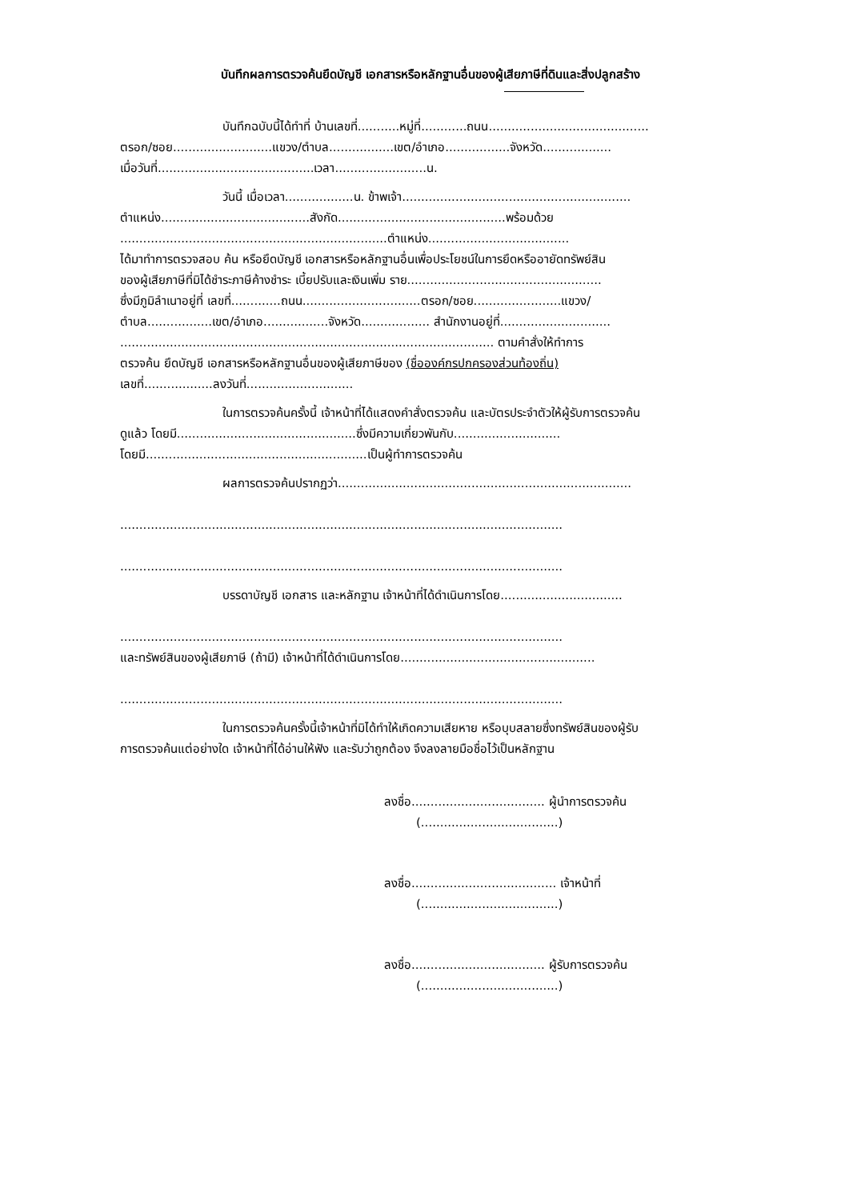บันทึกผลการตรวจค้นยึดบัญชี เอกสารหรือหลักฐานอื่นของผู้เสียภาษีที่ดินและสิ่งปลูกสร้าง
บันทึกฉบับนี้ได้ทำที่ บ้านเลขที่...........หมู่ที่............ถนน..........................................
ตรอก/ซอย..........................แขวง/ตำบล.................เขต/อำเภอ.................จังหวัด..................
เมื่อวันที่.........................................เวลา........................น.
วันนี้ เมื่อเวลา..................น. ข้าพเจ้า............................................................
ตำแหน่ง.......................................สังกัด............................................พร้อมด้วย
......................................................................ตำแหน่ง.....................................
ได้มาทำการตรวจสอบ ค้น หรือยึดบัญชี เอกสารหรือหลักฐานอื่นเพื่อประโยชน์ในการยึดหรืออายัดทรัพย์สิน
ของผู้เสียภาษีที่มิได้ชำระภาษีค้างชำระ เบี้ยปรับและเงินเพิ่ม ราย...................................................
ซึ่งมีภูมิลำเนาอยู่ที่ เลขที่.............ถนน...............................ตรอก/ซอย.......................แขวง/
ตำบล.................เขต/อำเภอ.................จังหวัด.................. สำนักงานอยู่ที่.............................
.................................................................................................. ตามคำสั่งให้ทำการ
ตรวจค้น ยึดบัญชี เอกสารหรือหลักฐานอื่นของผู้เสียภาษีของ (ชื่อองค์กรปกครองส่วนท้องถิ่น)
เลขที่..................ลงวันที่............................
ในการตรวจค้นครั้งนี้ เจ้าหน้าที่ได้แสดงคำสั่งตรวจค้น และบัตรประจำตัวให้ผู้รับการตรวจค้น
ดูแล้ว โดยมี...............................................ซึ่งมีความเกี่ยวพันกับ............................
โดยมี..........................................................เป็นผู้ทำการตรวจค้น
ผลการตรวจค้นปรากฏว่า.............................................................................
....................................................................................................................
....................................................................................................................
บรรดาบัญชี เอกสาร และหลักฐาน เจ้าหน้าที่ได้ดำเนินการโดย................................
....................................................................................................................
และทรัพย์สินของผู้เสียภาษี (ถ้ามี) เจ้าหน้าที่ได้ดำเนินการโดย...................................................
....................................................................................................................
ในการตรวจค้นครั้งนี้เจ้าหน้าที่มิได้ทำให้เกิดความเสียหาย หรือบุบสลายซึ่งทรัพย์สินของผู้รับ
การตรวจค้นแต่อย่างใด เจ้าหน้าที่ได้อ่านให้ฟัง และรับว่าถูกต้อง จึงลงลายมือชื่อไว้เป็นหลักฐาน
ลงชื่อ................................... ผู้นำการตรวจค้น
(....................................)
ลงชื่อ...................................... เจ้าหน้าที่
(....................................)
ลงชื่อ................................... ผู้รับการตรวจค้น
(....................................)